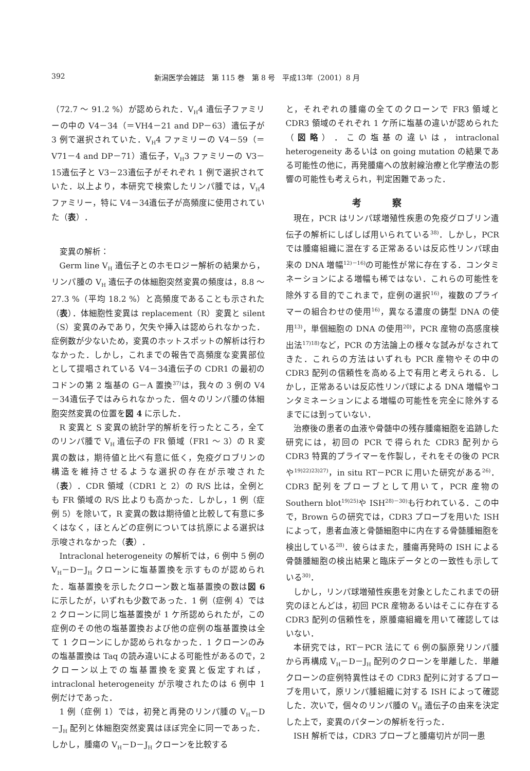392 新潟医学会雑誌　第 115 巻　第 8 号　平成13年（2001）8 月
（72.7 ～ 91.2 %）が認められた．V<sub>H</sub>4 遺伝子ファミリーの中の V4－34（＝VH4－21 and DP－63）遺伝子が 3 例で選択されていた．V<sub>H</sub>4 ファミリーの V4－59（＝V71－4 and DP－71）遺伝子，V<sub>H</sub>3 ファミリーの V3－15遺伝子と V3－23遺伝子がそれぞれ 1 例で選択されていた．以上より，本研究で検索したリンパ腫では，V<sub>H</sub>4 ファミリー，特に V4－34遺伝子が高頻度に使用されていた（表）．
変異の解析：
Germ line V<sub>H</sub> 遺伝子とのホモロジー解析の結果から，リンパ腫の V<sub>H</sub> 遺伝子の体細胞突然変異の頻度は，8.8 ～ 27.3 %（平均 18.2 %）と高頻度であることも示された（表）．体細胞性変異は replacement（R）変異と silent（S）変異のみであり，欠失や挿入は認められなかった．症例数が少ないため，変異のホットスポットの解析は行わなかった．しかし，これまでの報告で高頻度な変異部位として提唱されている V4－34遺伝子の CDR1 の最初のコドンの第 2 塩基の G－A 置換<sup>37)</sup>は，我々の 3 例の V4－34遺伝子ではみられなかった．個々のリンパ腫の体細胞突然変異の位置を図 4 に示した．
R 変異と S 変異の統計学的解析を行ったところ，全てのリンパ腫で V<sub>H</sub> 遺伝子の FR 領域（FR1 ～ 3）の R 変異の数は，期待値と比べ有意に低く，免疫グロブリンの構造を維持させるような選択の存在が示唆された（表）．CDR 領域（CDR1 と 2）の R/S 比は，全例とも FR 領域の R/S 比よりも高かった．しかし，1 例（症例 5）を除いて，R 変異の数は期待値と比較して有意に多くはなく，ほとんどの症例については抗原による選択は示唆されなかった（表）．
Intraclonal heterogeneity の解析では，6 例中 5 例の V<sub>H</sub>－D－J<sub>H</sub> クローンに塩基置換を示すものが認められた．塩基置換を示したクローン数と塩基置換の数は図 6 に示したが，いずれも少数であった．1 例（症例 4）では 2 クローンに同じ塩基置換が 1 ケ所認められたが，この症例のその他の塩基置換および他の症例の塩基置換は全て 1 クローンにしか認められなかった．1 クローンのみの塩基置換は Taq の読み違いによる可能性があるので，2 クローン以上での塩基置換を変異と仮定すれば，intraclonal heterogeneity が示唆されたのは 6 例中 1 例だけであった．
1 例（症例 1）では，初発と再発のリンパ腫の V<sub>H</sub>－D－J<sub>H</sub> 配列と体細胞突然変異はほぼ完全に同一であった．しかし，腫瘍の V<sub>H</sub>－D－J<sub>H</sub> クローンを比較する
と，それぞれの腫瘍の全てのクローンで FR3 領域と CDR3 領域のそれぞれ 1 ケ所に塩基の違いが認められた（図略）．この塩基の違いは，intraclonal heterogeneity あるいは on going mutation の結果である可能性の他に，再発腫瘍への放射線治療と化学療法の影響の可能性も考えられ，判定困難であった．
考察
現在，PCR はリンパ球増殖性疾患の免疫グロブリン遺伝子の解析にしばしば用いられている<sup>38)</sup>．しかし，PCR では腫瘍組織に混在する正常あるいは反応性リンパ球由来の DNA 増幅<sup>12)－16)</sup>の可能性が常に存在する．コンタミネーションによる増幅も稀ではない．これらの可能性を除外する目的でこれまで，症例の選択<sup>16)</sup>，複数のプライマーの組合わせの使用<sup>16)</sup>，異なる濃度の鋳型 DNA の使用<sup>13)</sup>，単個細胞の DNA の使用<sup>20)</sup>，PCR 産物の高感度検出法<sup>17)18)</sup>など，PCR の方法論上の様々な試みがなされてきた．これらの方法はいずれも PCR 産物やその中の CDR3 配列の信頼性を高める上で有用と考えられる．しかし，正常あるいは反応性リンパ球による DNA 増幅やコンタミネーションによる増幅の可能性を完全に除外するまでには到っていない．
治療後の患者の血液や骨髄中の残存腫瘍細胞を追跡した研究には，初回の PCR で得られた CDR3 配列から CDR3 特異的プライマーを作製し，それをその後の PCR や<sup>19)22)23)27)</sup>，in situ RT－PCR に用いた研究がある<sup>26)</sup>．CDR3 配列をプローブとして用いて，PCR 産物の Southern blot<sup>19)25)</sup>や ISH<sup>28)－30)</sup>も行われている．この中で，Brown らの研究では，CDR3 プローブを用いた ISH によって，患者血液と骨髄細胞中に内在する骨髄腫細胞を検出している<sup>28)</sup>．彼らはまた，腫瘍再発時の ISH による骨髄腫細胞の検出結果と臨床データとの一致性も示している<sup>30)</sup>．
しかし，リンパ球増殖性疾患を対象としたこれまでの研究のほとんどは，初回 PCR 産物あるいはそこに存在する CDR3 配列の信頼性を，原腫瘍組織を用いて確認してはいない．
本研究では，RT－PCR 法にて 6 例の脳原発リンパ腫から再構成 V<sub>H</sub>－D－J<sub>H</sub> 配列のクローンを単離した．単離クローンの症例特異性はその CDR3 配列に対するプローブを用いて，原リンパ腫組織に対する ISH によって確認した．次いで，個々のリンパ腫の V<sub>H</sub> 遺伝子の由来を決定した上で，変異のパターンの解析を行った．
ISH 解析では，CDR3 プローブと腫瘍切片が同一患